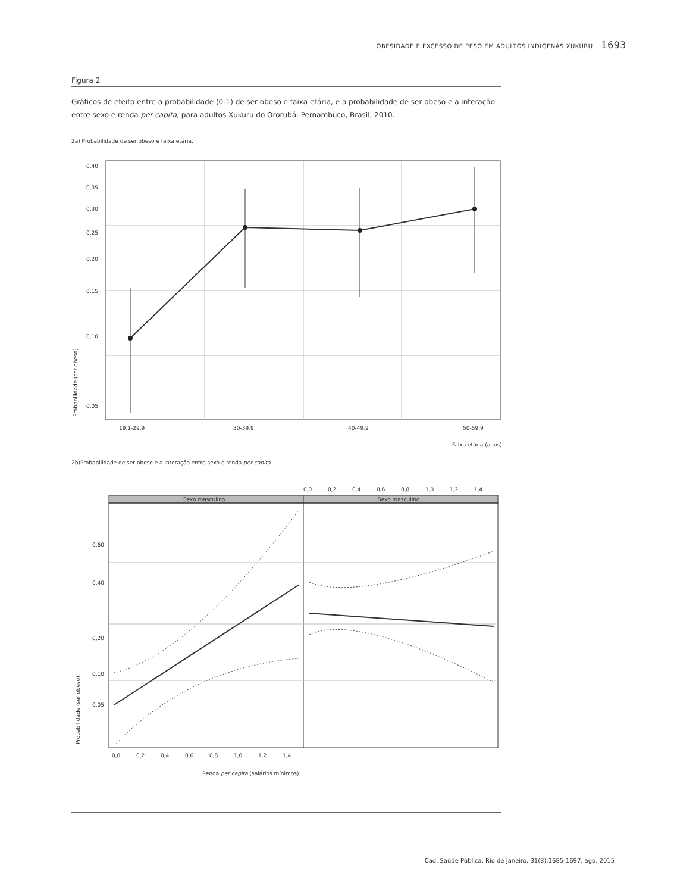OBESIDADE E EXCESSO DE PESO EM ADULTOS INDÍGENAS XUKURU 1693
Figura 2
Gráficos de efeito entre a probabilidade (0-1) de ser obeso e faixa etária, e a probabilidade de ser obeso e a interação entre sexo e renda per capita, para adultos Xukuru do Ororubá. Pernambuco, Brasil, 2010.
2a) Probabilidade de ser obeso e faixa etária.
0,40
0,35
0,30
0,25
0,20
0,15
0,10
0,05
19,1-29,9
30-39,9
40-49,9
50-59,9
Faixa etária (anos)
Probabilidade (ser obeso)
2b)Probabilidade de ser obeso e a interação entre sexo e renda per capita.
0,0
0,2
0,4
0,6
0,8
1,0
1,2
1,4
Sexo masculino
Sexo masculino
0,60
0,40
0,20
0,10
0,05
0,0
0,2
0,4
0,6
0,8
1,0
1,2
1,4
Renda per capita (salários mínimos)
Probabilidade (ser obeso)
Cad. Saúde Pública, Rio de Janeiro, 31(8):1685-1697, ago, 2015